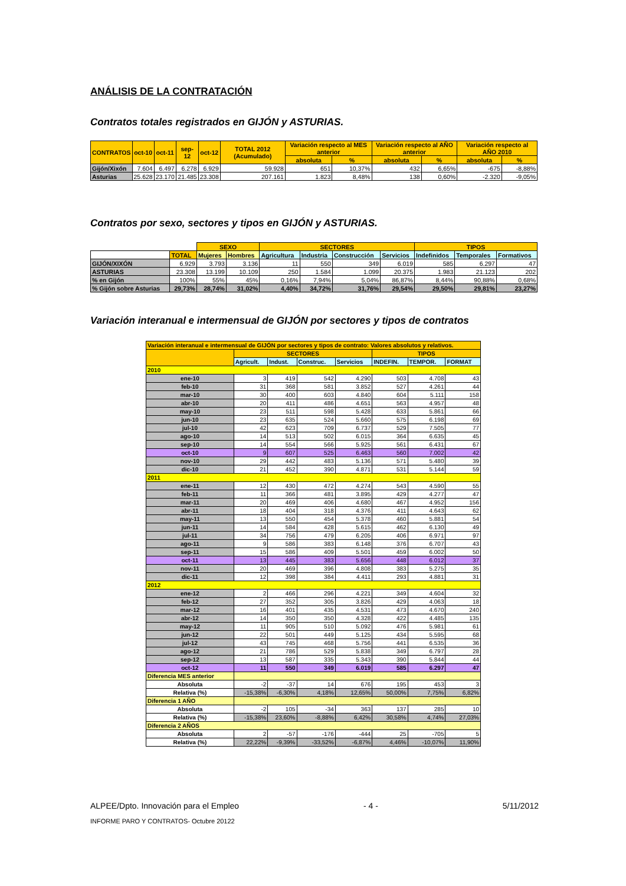ANÁLISIS DE LA CONTRATACIÓN
Contratos totales registrados en GIJÓN y ASTURIAS.
| CONTRATOS | oct-10 | oct-11 | sep-12 | oct-12 | TOTAL 2012 (Acumulado) | Variación respecto al MES anterior | | Variación respecto al AÑO anterior | | Variación respecto al AÑO 2010 | |
| --- | --- | --- | --- | --- | --- | --- | --- | --- | --- | --- | --- |
| | | | | | | absoluta | % | absoluta | % | absoluta | % |
| Gijón/Xixón | 7.604 | 6.497 | 6.278 | 6.929 | 59.928 | 651 | 10,37% | 432 | 6,65% | -675 | -8,88% |
| Asturias | 25.628 | 23.170 | 21.485 | 23.308 | 207.161 | 1.823 | 8,48% | 138 | 0,60% | -2.320 | -9,05% |
Contratos por sexo, sectores y tipos en GIJÓN y ASTURIAS.
| | | SEXO | | SECTORES | | | | TIPOS | | |
| | TOTAL | Mujeres | Hombres | Agricultura | Industria | Construcción | Servicios | Indefinidos | Temporales | Formativos |
| GIJÓN/XIXÓN | 6.929 | 3.793 | 3.136 | 11 | 550 | 349 | 6.019 | 585 | 6.297 | 47 |
| ASTURIAS | 23.308 | 13.199 | 10.109 | 250 | 1.584 | 1.099 | 20.375 | 1.983 | 21.123 | 202 |
| % en Gijón | 100% | 55% | 45% | 0,16% | 7,94% | 5,04% | 86,87% | 8,44% | 90,88% | 0,68% |
| % Gijón sobre Asturias | 29,73% | 28,74% | 31,02% | 4,40% | 34,72% | 31,76% | 29,54% | 29,50% | 29,81% | 23,27% |
Variación interanual e intermensual de GIJÓN por sectores y tipos de contratos
| Variación interanual e intermensual de GIJÓN por sectores y tipos de contrato: Valores absolutos y relativos. | | | | | | | |
| --- | --- | --- | --- | --- | --- | --- | --- |
| | SECTORES | | | | TIPOS | | |
| | Agricult. | Indust. | Construc. | Servicios | INDEFIN. | TEMPOR. | FORMAT |
| 2010 | | | | | | | |
| ene-10 | 3 | 419 | 542 | 4.290 | 503 | 4.708 | 43 |
| feb-10 | 31 | 368 | 581 | 3.852 | 527 | 4.261 | 44 |
| mar-10 | 30 | 400 | 603 | 4.840 | 604 | 5.111 | 158 |
| abr-10 | 20 | 411 | 486 | 4.651 | 563 | 4.957 | 48 |
| may-10 | 23 | 511 | 598 | 5.428 | 633 | 5.861 | 66 |
| jun-10 | 23 | 635 | 524 | 5.660 | 575 | 6.198 | 69 |
| jul-10 | 42 | 623 | 709 | 6.737 | 529 | 7.505 | 77 |
| ago-10 | 14 | 513 | 502 | 6.015 | 364 | 6.635 | 45 |
| sep-10 | 14 | 554 | 566 | 5.925 | 561 | 6.431 | 67 |
| oct-10 | 9 | 607 | 525 | 6.463 | 560 | 7.002 | 42 |
| nov-10 | 29 | 442 | 483 | 5.136 | 571 | 5.480 | 39 |
| dic-10 | 21 | 452 | 390 | 4.871 | 531 | 5.144 | 59 |
| 2011 | | | | | | | |
| ene-11 | 12 | 430 | 472 | 4.274 | 543 | 4.590 | 55 |
| feb-11 | 11 | 366 | 481 | 3.895 | 429 | 4.277 | 47 |
| mar-11 | 20 | 469 | 406 | 4.680 | 467 | 4.952 | 156 |
| abr-11 | 18 | 404 | 318 | 4.376 | 411 | 4.643 | 62 |
| may-11 | 13 | 550 | 454 | 5.378 | 460 | 5.881 | 54 |
| jun-11 | 14 | 584 | 428 | 5.615 | 462 | 6.130 | 49 |
| jul-11 | 34 | 756 | 479 | 6.205 | 406 | 6.971 | 97 |
| ago-11 | 9 | 586 | 383 | 6.148 | 376 | 6.707 | 43 |
| sep-11 | 15 | 586 | 409 | 5.501 | 459 | 6.002 | 50 |
| oct-11 | 13 | 445 | 383 | 5.656 | 448 | 6.012 | 37 |
| nov-11 | 20 | 469 | 396 | 4.808 | 383 | 5.275 | 35 |
| dic-11 | 12 | 398 | 384 | 4.411 | 293 | 4.881 | 31 |
| 2012 | | | | | | | |
| ene-12 | 2 | 466 | 296 | 4.221 | 349 | 4.604 | 32 |
| feb-12 | 27 | 352 | 305 | 3.826 | 429 | 4.063 | 18 |
| mar-12 | 16 | 401 | 435 | 4.531 | 473 | 4.670 | 240 |
| abr-12 | 14 | 350 | 350 | 4.328 | 422 | 4.485 | 135 |
| may-12 | 11 | 905 | 510 | 5.092 | 476 | 5.981 | 61 |
| jun-12 | 22 | 501 | 449 | 5.125 | 434 | 5.595 | 68 |
| jul-12 | 43 | 745 | 468 | 5.756 | 441 | 6.535 | 36 |
| ago-12 | 21 | 786 | 529 | 5.838 | 349 | 6.797 | 28 |
| sep-12 | 13 | 587 | 335 | 5.343 | 390 | 5.844 | 44 |
| oct-12 | 11 | 550 | 349 | 6.019 | 585 | 6.297 | 47 |
| Diferencia MES anterior | | | | | | | |
| Absoluta | -2 | -37 | 14 | 676 | 195 | 453 | 3 |
| Relativa (%) | -15,38% | -6,30% | 4,18% | 12,65% | 50,00% | 7,75% | 6,82% |
| Diferencia 1 AÑO | | | | | | | |
| Absoluta | -2 | 105 | -34 | 363 | 137 | 285 | 10 |
| Relativa (%) | -15,38% | 23,60% | -8,88% | 6,42% | 30,58% | 4,74% | 27,03% |
| Diferencia 2 AÑOS | | | | | | | |
| Absoluta | 2 | -57 | -176 | -444 | 25 | -705 | 5 |
| Relativa (%) | 22,22% | -9,39% | -33,52% | -6,87% | 4,46% | -10,07% | 11,90% |
ALPEE/Dpto. Innovación para el Empleo - 4 - 5/11/2012
INFORME PARO Y CONTRATOS- Octubre 20122